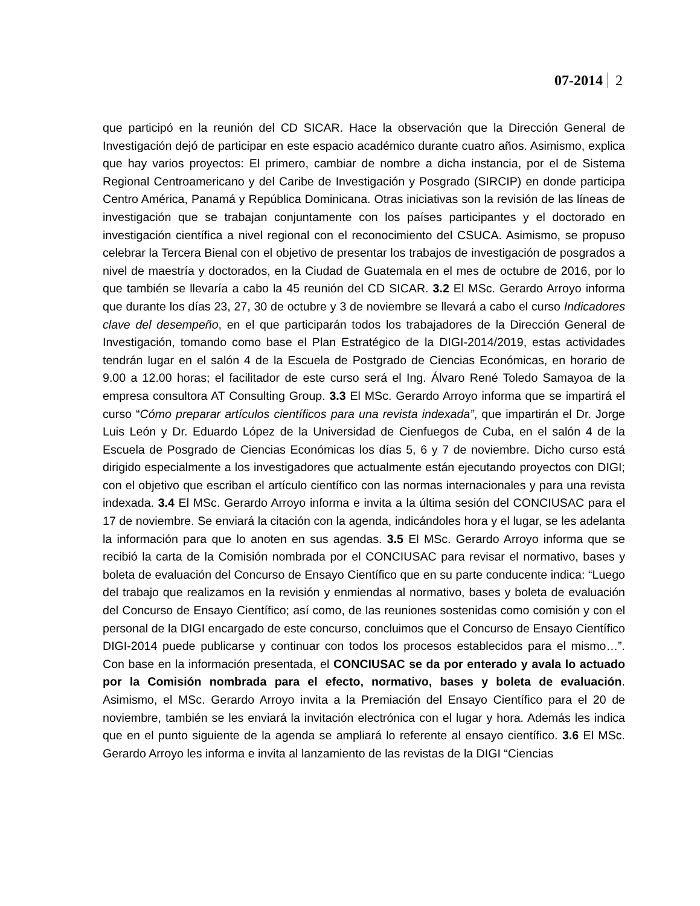07-2014 2
que participó en la reunión del CD SICAR. Hace la observación que la Dirección General de Investigación dejó de participar en este espacio académico durante cuatro años. Asimismo, explica que hay varios proyectos: El primero, cambiar de nombre a dicha instancia, por el de Sistema Regional Centroamericano y del Caribe de Investigación y Posgrado (SIRCIP) en donde participa Centro América, Panamá y República Dominicana. Otras iniciativas son la revisión de las líneas de investigación que se trabajan conjuntamente con los países participantes y el doctorado en investigación científica a nivel regional con el reconocimiento del CSUCA. Asimismo, se propuso celebrar la Tercera Bienal con el objetivo de presentar los trabajos de investigación de posgrados a nivel de maestría y doctorados, en la Ciudad de Guatemala en el mes de octubre de 2016, por lo que también se llevaría a cabo la 45 reunión del CD SICAR. 3.2 El MSc. Gerardo Arroyo informa que durante los días 23, 27, 30 de octubre y 3 de noviembre se llevará a cabo el curso Indicadores clave del desempeño, en el que participarán todos los trabajadores de la Dirección General de Investigación, tomando como base el Plan Estratégico de la DIGI-2014/2019, estas actividades tendrán lugar en el salón 4 de la Escuela de Postgrado de Ciencias Económicas, en horario de 9.00 a 12.00 horas; el facilitador de este curso será el Ing. Álvaro René Toledo Samayoa de la empresa consultora AT Consulting Group. 3.3 El MSc. Gerardo Arroyo informa que se impartirá el curso “Cómo preparar artículos científicos para una revista indexada”, que impartirán el Dr. Jorge Luis León y Dr. Eduardo López de la Universidad de Cienfuegos de Cuba, en el salón 4 de la Escuela de Posgrado de Ciencias Económicas los días 5, 6 y 7 de noviembre. Dicho curso está dirigido especialmente a los investigadores que actualmente están ejecutando proyectos con DIGI; con el objetivo que escriban el artículo científico con las normas internacionales y para una revista indexada. 3.4 El MSc. Gerardo Arroyo informa e invita a la última sesión del CONCIUSAC para el 17 de noviembre. Se enviará la citación con la agenda, indicándoles hora y el lugar, se les adelanta la información para que lo anoten en sus agendas. 3.5 El MSc. Gerardo Arroyo informa que se recibió la carta de la Comisión nombrada por el CONCIUSAC para revisar el normativo, bases y boleta de evaluación del Concurso de Ensayo Científico que en su parte conducente indica: “Luego del trabajo que realizamos en la revisión y enmiendas al normativo, bases y boleta de evaluación del Concurso de Ensayo Científico; así como, de las reuniones sostenidas como comisión y con el personal de la DIGI encargado de este concurso, concluimos que el Concurso de Ensayo Científico DIGI-2014 puede publicarse y continuar con todos los procesos establecidos para el mismo…”. Con base en la información presentada, el CONCIUSAC se da por enterado y avala lo actuado por la Comisión nombrada para el efecto, normativo, bases y boleta de evaluación. Asimismo, el MSc. Gerardo Arroyo invita a la Premiación del Ensayo Científico para el 20 de noviembre, también se les enviará la invitación electrónica con el lugar y hora. Además les indica que en el punto siguiente de la agenda se ampliará lo referente al ensayo científico. 3.6 El MSc. Gerardo Arroyo les informa e invita al lanzamiento de las revistas de la DIGI “Ciencias